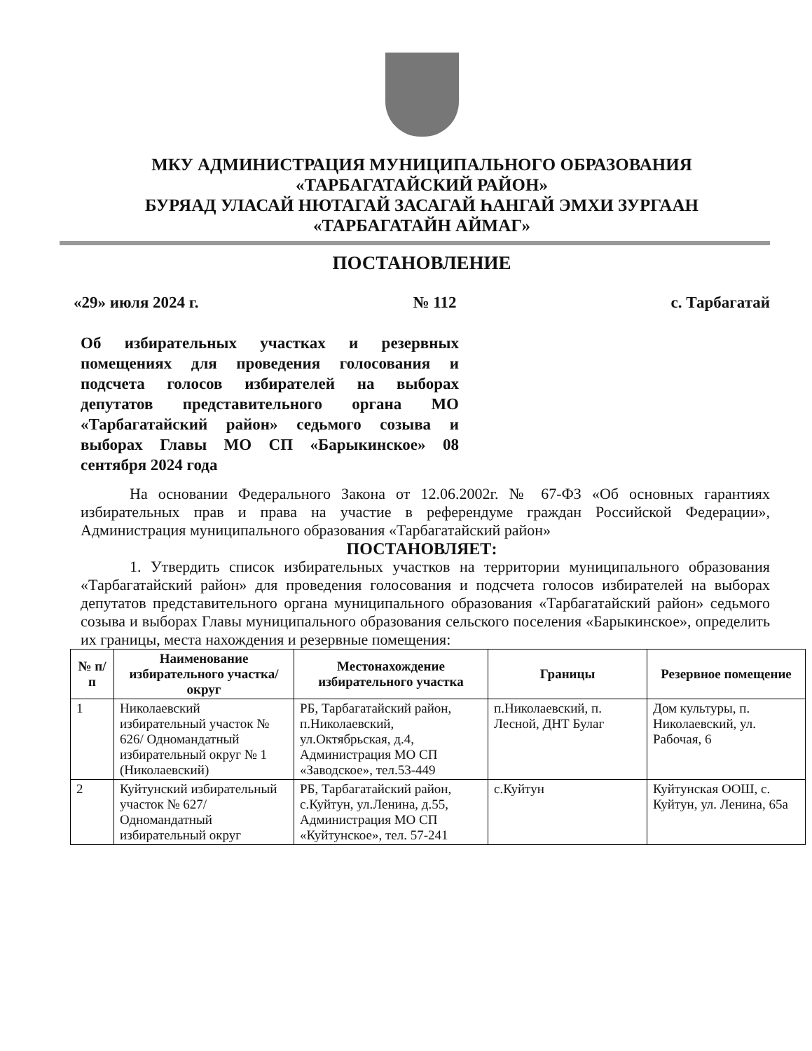МКУ АДМИНИСТРАЦИЯ МУНИЦИПАЛЬНОГО ОБРАЗОВАНИЯ
«ТАРБАГАТАЙСКИЙ РАЙОН»
БУРЯАД УЛАСАЙ НЮТАГАЙ ЗАСАГАЙ ҺАНГАЙ ЭМХИ ЗУРГААН
«ТАРБАГАТАЙН АЙМАГ»
ПОСТАНОВЛЕНИЕ
«29» июля 2024 г. № 112 с. Тарбагатай
Об избирательных участках и резервных помещениях для проведения голосования и подсчета голосов избирателей на выборах депутатов представительного органа МО «Тарбагатайский район» седьмого созыва и выборах Главы МО СП «Барыкинское» 08 сентября 2024 года
На основании Федерального Закона от 12.06.2002г. № 67-ФЗ «Об основных гарантиях избирательных прав и права на участие в референдуме граждан Российской Федерации», Администрация муниципального образования «Тарбагатайский район»
ПОСТАНОВЛЯЕТ:
1. Утвердить список избирательных участков на территории муниципального образования «Тарбагатайский район» для проведения голосования и подсчета голосов избирателей на выборах депутатов представительного органа муниципального образования «Тарбагатайский район» седьмого созыва и выборах Главы муниципального образования сельского поселения «Барыкинское», определить их границы, места нахождения и резервные помещения:
| № п/п | Наименование избирательного участка/округ | Местонахождение избирательного участка | Границы | Резервное помещение |
| --- | --- | --- | --- | --- |
| 1 | Николаевский избирательный участок № 626/ Одномандатный избирательный округ № 1 (Николаевский) | РБ, Тарбагатайский район, п.Николаевский, ул.Октябрьская, д.4, Администрация МО СП «Заводское», тел.53-449 | п.Николаевский, п. Лесной, ДНТ Булаг | Дом культуры, п. Николаевский, ул. Рабочая, 6 |
| 2 | Куйтунский избирательный участок № 627/ Одномандатный избирательный округ | РБ, Тарбагатайский район, с.Куйтун, ул.Ленина, д.55, Администрация МО СП «Куйтунское», тел. 57-241 | с.Куйтун | Куйтунская ООШ, с. Куйтун, ул. Ленина, 65а |